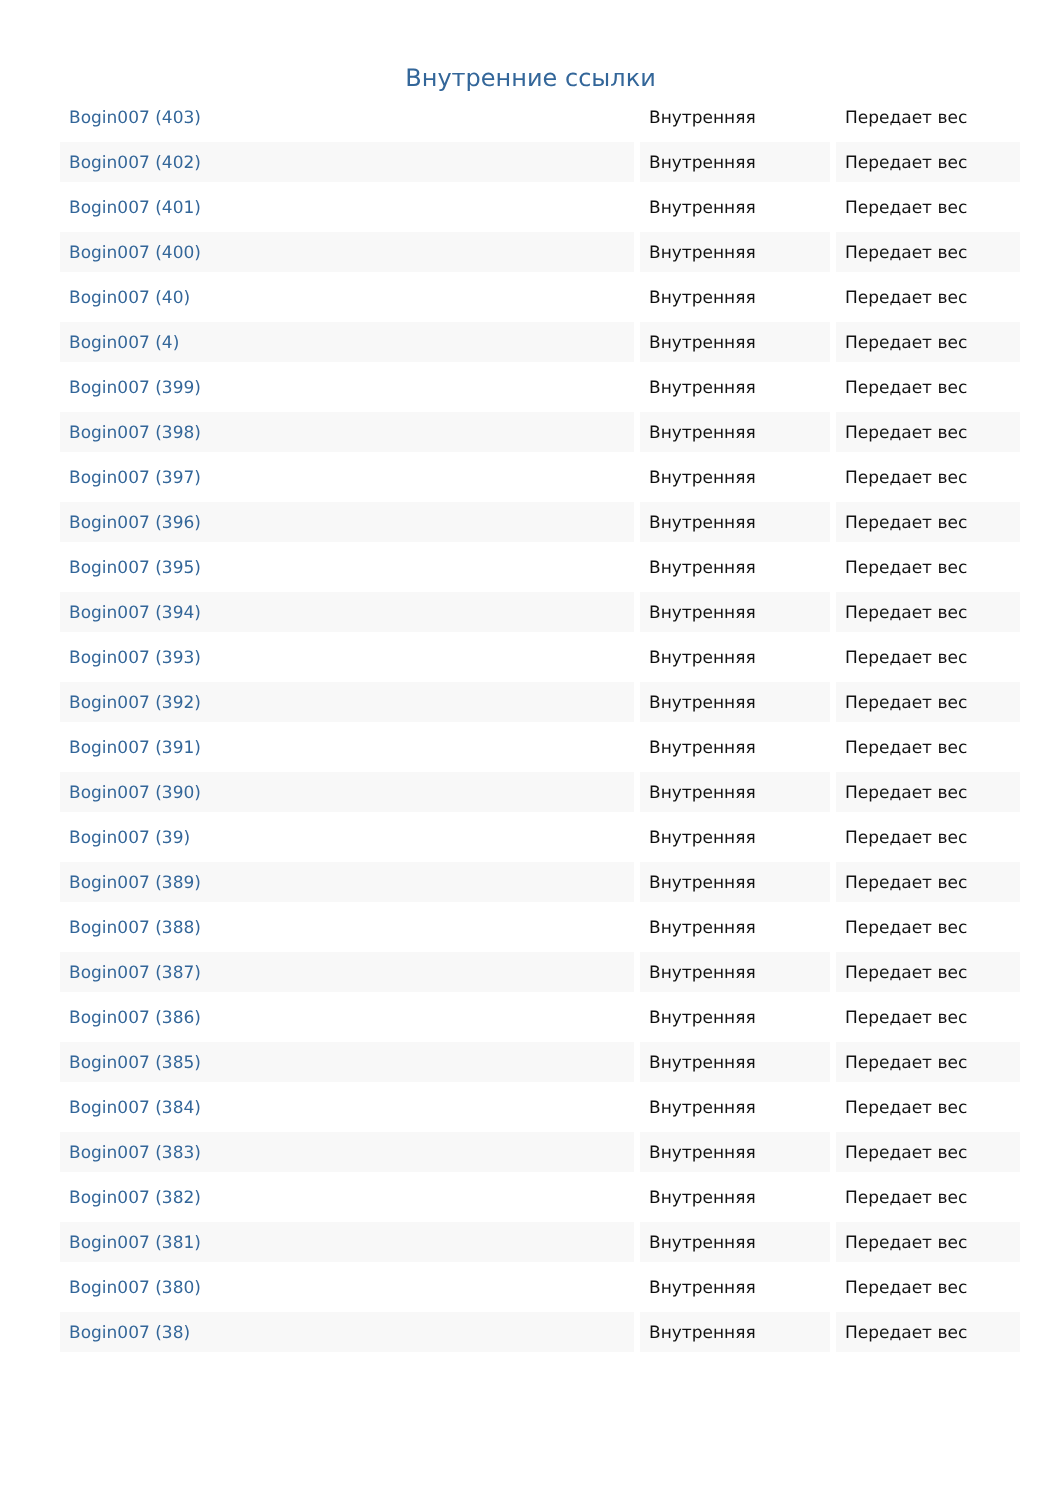Внутренние ссылки
| Bogin007 (403) | Внутренняя | Передает вес |
| Bogin007 (402) | Внутренняя | Передает вес |
| Bogin007 (401) | Внутренняя | Передает вес |
| Bogin007 (400) | Внутренняя | Передает вес |
| Bogin007 (40) | Внутренняя | Передает вес |
| Bogin007 (4) | Внутренняя | Передает вес |
| Bogin007 (399) | Внутренняя | Передает вес |
| Bogin007 (398) | Внутренняя | Передает вес |
| Bogin007 (397) | Внутренняя | Передает вес |
| Bogin007 (396) | Внутренняя | Передает вес |
| Bogin007 (395) | Внутренняя | Передает вес |
| Bogin007 (394) | Внутренняя | Передает вес |
| Bogin007 (393) | Внутренняя | Передает вес |
| Bogin007 (392) | Внутренняя | Передает вес |
| Bogin007 (391) | Внутренняя | Передает вес |
| Bogin007 (390) | Внутренняя | Передает вес |
| Bogin007 (39) | Внутренняя | Передает вес |
| Bogin007 (389) | Внутренняя | Передает вес |
| Bogin007 (388) | Внутренняя | Передает вес |
| Bogin007 (387) | Внутренняя | Передает вес |
| Bogin007 (386) | Внутренняя | Передает вес |
| Bogin007 (385) | Внутренняя | Передает вес |
| Bogin007 (384) | Внутренняя | Передает вес |
| Bogin007 (383) | Внутренняя | Передает вес |
| Bogin007 (382) | Внутренняя | Передает вес |
| Bogin007 (381) | Внутренняя | Передает вес |
| Bogin007 (380) | Внутренняя | Передает вес |
| Bogin007 (38) | Внутренняя | Передает вес |